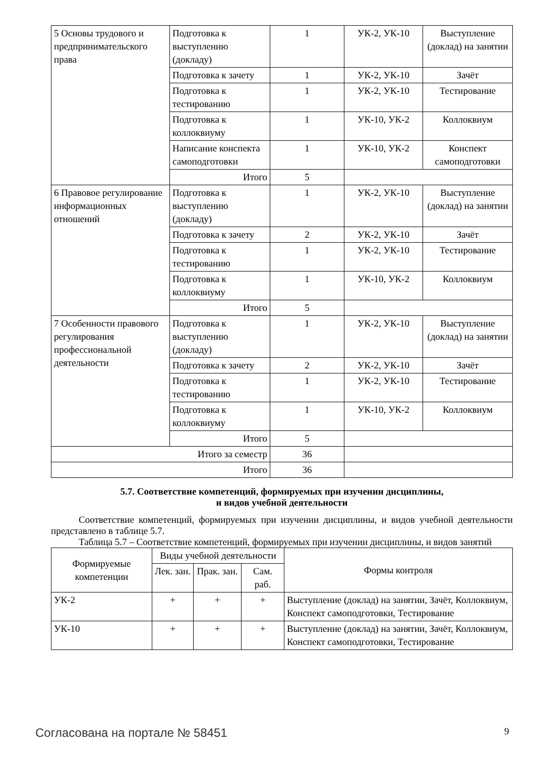| 5 Основы трудового и предпринимательского права | Подготовка к выступлению (докладу) | 1 | УК-2, УК-10 | Выступление (доклад) на занятии |
| | Подготовка к зачету | 1 | УК-2, УК-10 | Зачёт |
| | Подготовка к тестированию | 1 | УК-2, УК-10 | Тестирование |
| | Подготовка к коллоквиуму | 1 | УК-10, УК-2 | Коллоквиум |
| | Написание конспекта самоподготовки | 1 | УК-10, УК-2 | Конспект самоподготовки |
| | Итого | 5 | | |
| 6 Правовое регулирование информационных отношений | Подготовка к выступлению (докладу) | 1 | УК-2, УК-10 | Выступление (доклад) на занятии |
| | Подготовка к зачету | 2 | УК-2, УК-10 | Зачёт |
| | Подготовка к тестированию | 1 | УК-2, УК-10 | Тестирование |
| | Подготовка к коллоквиуму | 1 | УК-10, УК-2 | Коллоквиум |
| | Итого | 5 | | |
| 7 Особенности правового регулирования профессиональной деятельности | Подготовка к выступлению (докладу) | 1 | УК-2, УК-10 | Выступление (доклад) на занятии |
| | Подготовка к зачету | 2 | УК-2, УК-10 | Зачёт |
| | Подготовка к тестированию | 1 | УК-2, УК-10 | Тестирование |
| | Подготовка к коллоквиуму | 1 | УК-10, УК-2 | Коллоквиум |
| | Итого | 5 | | |
| Итого за семестр | | 36 | | |
| Итого | | 36 | | |
5.7. Соответствие компетенций, формируемых при изучении дисциплины,
и видов учебной деятельности
Соответствие компетенций, формируемых при изучении дисциплины, и видов учебной деятельности представлено в таблице 5.7.
Таблица 5.7 – Соответствие компетенций, формируемых при изучении дисциплины, и видов занятий
| Формируемые компетенции | Виды учебной деятельности | | | Формы контроля |
| --- | --- | --- | --- | --- |
| | Лек. зан. | Прак. зан. | Сам. раб. | |
| УК-2 | + | + | + | Выступление (доклад) на занятии, Зачёт, Коллоквиум, Конспект самоподготовки, Тестирование |
| УК-10 | + | + | + | Выступление (доклад) на занятии, Зачёт, Коллоквиум, Конспект самоподготовки, Тестирование |
Согласована на портале № 58451 9